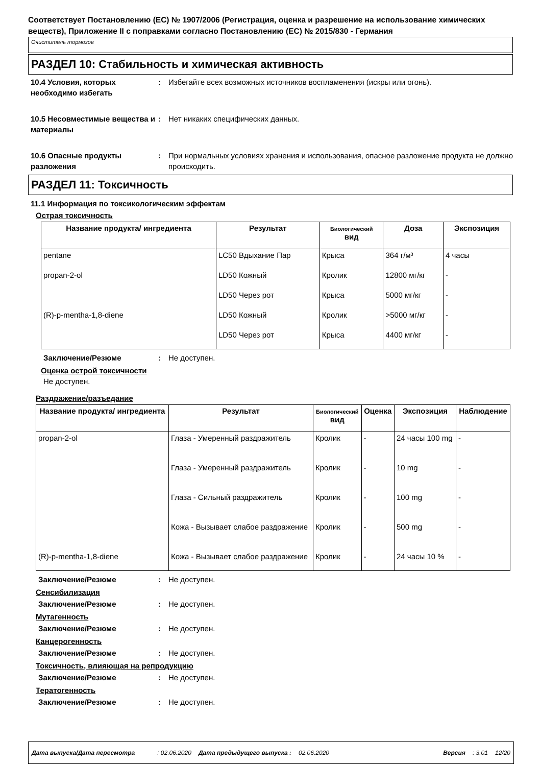Соответствует Постановлению (ЕС) № 1907/2006 (Регистрация, оценка и разрешение на использование химических веществ), Приложение II с поправками согласно Постановлению (ЕС) № 2015/830 - Германия
Очиститель тормозов
РАЗДЕЛ 10: Стабильность и химическая активность
10.4 Условия, которых необходимо избегать
: Избегайте всех возможных источников воспламенения (искры или огонь).
10.5 Несовместимые вещества и материалы
: Нет никаких специфических данных.
10.6 Опасные продукты разложения
: При нормальных условиях хранения и использования, опасное разложение продукта не должно происходить.
РАЗДЕЛ 11: Токсичность
11.1 Информация по токсикологическим эффектам
Острая токсичность
| Название продукта/ ингредиента | Результат | Биологический вид | Доза | Экспозиция |
| --- | --- | --- | --- | --- |
| pentane | LC50 Вдыхание Пар | Крыса | 364 г/м³ | 4 часы |
| propan-2-ol | LD50 Кожный | Кролик | 12800 мг/кг | - |
| | LD50 Через рот | Крыса | 5000 мг/кг | - |
| (R)-p-mentha-1,8-diene | LD50 Кожный | Кролик | >5000 мг/кг | - |
| | LD50 Через рот | Крыса | 4400 мг/кг | - |
Заключение/Резюме : Не доступен.
Оценка острой токсичности
Не доступен.
Раздражение/разъедание
| Название продукта/ ингредиента | Результат | Биологический вид | Оценка | Экспозиция | Наблюдение |
| --- | --- | --- | --- | --- | --- |
| propan-2-ol | Глаза - Умеренный раздражитель | Кролик | - | 24 часы 100 mg | - |
| | Глаза - Умеренный раздражитель | Кролик | - | 10 mg | - |
| | Глаза - Сильный раздражитель | Кролик | - | 100 mg | - |
| | Кожа - Вызывает слабое раздражение | Кролик | - | 500 mg | - |
| (R)-p-mentha-1,8-diene | Кожа - Вызывает слабое раздражение | Кролик | - | 24 часы 10 % | - |
Заключение/Резюме : Не доступен.
Сенсибилизация
Заключение/Резюме : Не доступен.
Мутагенность
Заключение/Резюме : Не доступен.
Канцерогенность
Заключение/Резюме : Не доступен.
Токсичность, влияющая на репродукцию
Заключение/Резюме : Не доступен.
Тератогенность
Заключение/Резюме : Не доступен.
Дата выпуска/Дата пересмотра: 02.06.2020 Дата предыдущего выпуска : 02.06.2020 Версия: 3.01 12/20